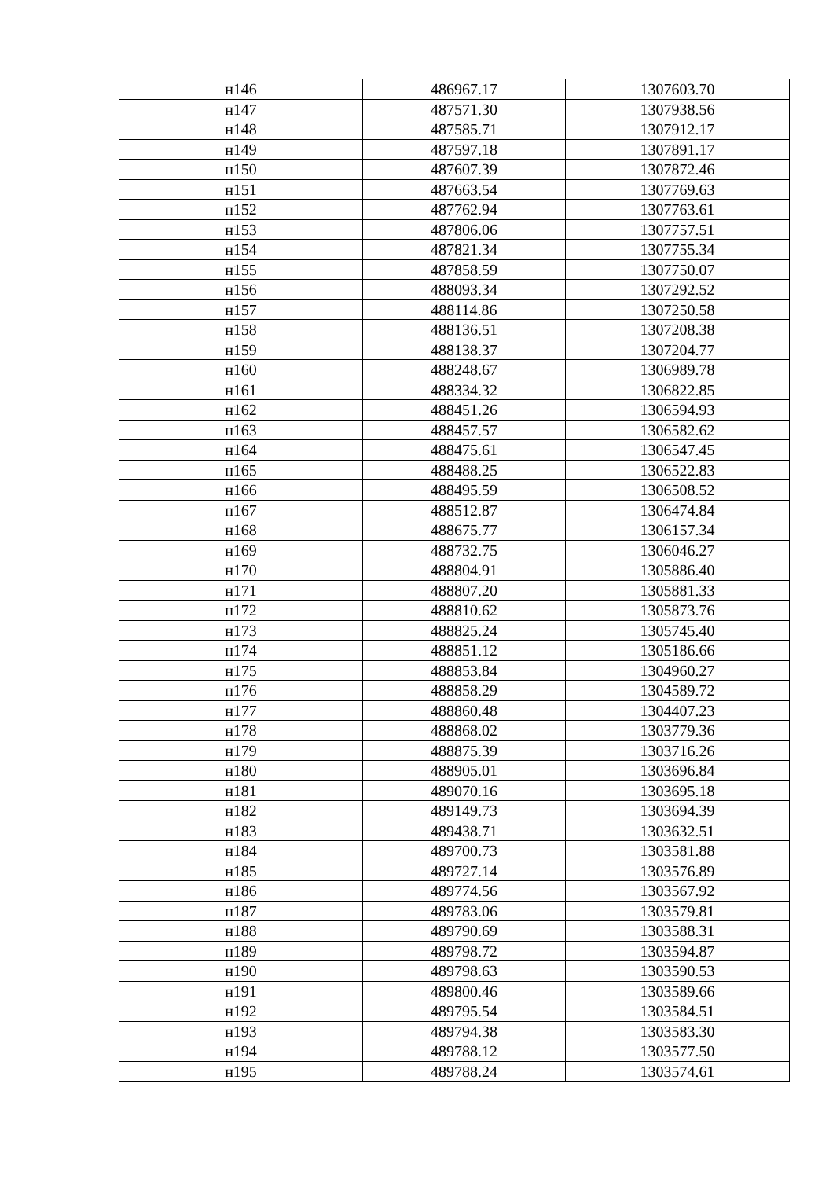| н146 | 486967.17 | 1307603.70 |
| н147 | 487571.30 | 1307938.56 |
| н148 | 487585.71 | 1307912.17 |
| н149 | 487597.18 | 1307891.17 |
| н150 | 487607.39 | 1307872.46 |
| н151 | 487663.54 | 1307769.63 |
| н152 | 487762.94 | 1307763.61 |
| н153 | 487806.06 | 1307757.51 |
| н154 | 487821.34 | 1307755.34 |
| н155 | 487858.59 | 1307750.07 |
| н156 | 488093.34 | 1307292.52 |
| н157 | 488114.86 | 1307250.58 |
| н158 | 488136.51 | 1307208.38 |
| н159 | 488138.37 | 1307204.77 |
| н160 | 488248.67 | 1306989.78 |
| н161 | 488334.32 | 1306822.85 |
| н162 | 488451.26 | 1306594.93 |
| н163 | 488457.57 | 1306582.62 |
| н164 | 488475.61 | 1306547.45 |
| н165 | 488488.25 | 1306522.83 |
| н166 | 488495.59 | 1306508.52 |
| н167 | 488512.87 | 1306474.84 |
| н168 | 488675.77 | 1306157.34 |
| н169 | 488732.75 | 1306046.27 |
| н170 | 488804.91 | 1305886.40 |
| н171 | 488807.20 | 1305881.33 |
| н172 | 488810.62 | 1305873.76 |
| н173 | 488825.24 | 1305745.40 |
| н174 | 488851.12 | 1305186.66 |
| н175 | 488853.84 | 1304960.27 |
| н176 | 488858.29 | 1304589.72 |
| н177 | 488860.48 | 1304407.23 |
| н178 | 488868.02 | 1303779.36 |
| н179 | 488875.39 | 1303716.26 |
| н180 | 488905.01 | 1303696.84 |
| н181 | 489070.16 | 1303695.18 |
| н182 | 489149.73 | 1303694.39 |
| н183 | 489438.71 | 1303632.51 |
| н184 | 489700.73 | 1303581.88 |
| н185 | 489727.14 | 1303576.89 |
| н186 | 489774.56 | 1303567.92 |
| н187 | 489783.06 | 1303579.81 |
| н188 | 489790.69 | 1303588.31 |
| н189 | 489798.72 | 1303594.87 |
| н190 | 489798.63 | 1303590.53 |
| н191 | 489800.46 | 1303589.66 |
| н192 | 489795.54 | 1303584.51 |
| н193 | 489794.38 | 1303583.30 |
| н194 | 489788.12 | 1303577.50 |
| н195 | 489788.24 | 1303574.61 |